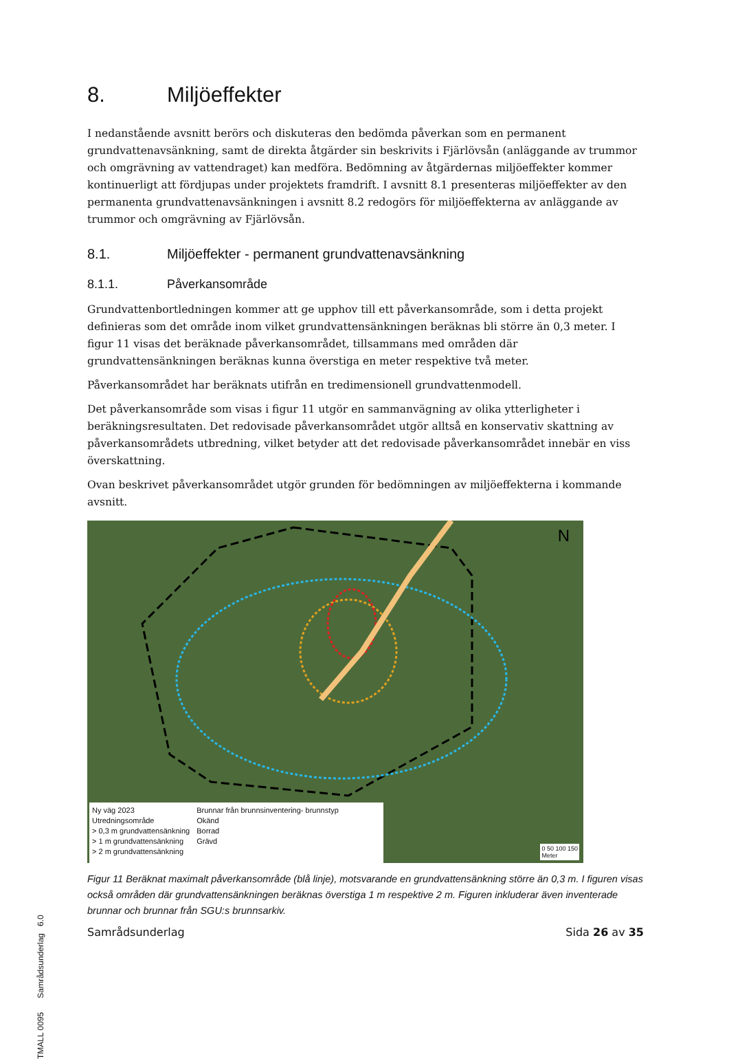8. Miljöeffekter
I nedanstående avsnitt berörs och diskuteras den bedömda påverkan som en permanent grundvattenavsänkning, samt de direkta åtgärder sin beskrivits i Fjärlövsån (anläggande av trummor och omgrävning av vattendraget) kan medföra. Bedömning av åtgärdernas miljöeffekter kommer kontinuerligt att fördjupas under projektets framdrift. I avsnitt 8.1 presenteras miljöeffekter av den permanenta grundvattenavsänkningen i avsnitt 8.2 redogörs för miljöeffekterna av anläggande av trummor och omgrävning av Fjärlövsån.
8.1. Miljöeffekter - permanent grundvattenavsänkning
8.1.1. Påverkansområde
Grundvattenbortledningen kommer att ge upphov till ett påverkansområde, som i detta projekt definieras som det område inom vilket grundvattensänkningen beräknas bli större än 0,3 meter. I figur 11 visas det beräknade påverkansområdet, tillsammans med områden där grundvattensänkningen beräknas kunna överstiga en meter respektive två meter.
Påverkansområdet har beräknats utifrån en tredimensionell grundvattenmodell.
Det påverkansområde som visas i figur 11 utgör en sammanvägning av olika ytterligheter i beräkningsresultaten. Det redovisade påverkansområdet utgör alltså en konservativ skattning av påverkansområdets utbredning, vilket betyder att det redovisade påverkansområdet innebär en viss överskattning.
Ovan beskrivet påverkansområdet utgör grunden för bedömningen av miljöeffekterna i kommande avsnitt.
N
Ny väg 2023
Utredningsområde
> 0,3 m grundvattensänkning
> 1 m grundvattensänkning
> 2 m grundvattensänkning
Brunnar från brunnsinventering- brunnstyp
Okänd
Borrad
Grävd
0 50 100 150
Meter
Figur 11 Beräknat maximalt påverkansområde (blå linje), motsvarande en grundvattensänkning större än 0,3 m. I figuren visas också områden där grundvattensänkningen beräknas överstiga 1 m respektive 2 m. Figuren inkluderar även inventerade brunnar och brunnar från SGU:s brunnsarkiv.
Samrådsunderlag Sida 26 av 35
TMALL 0095 Samrådsunderlag 6.0